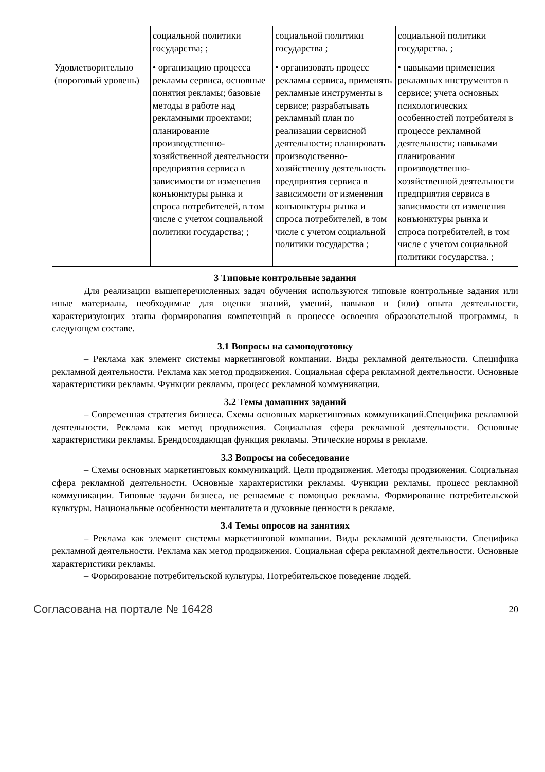| | социальной политики государства; ; | социальной политики государства ; | социальной политики государства. ; |
| Удовлетворительно (пороговый уровень) | • организацию процесса рекламы сервиса, основные понятия рекламы; базовые методы в работе над рекламными проектами; планирование производственно-хозяйственной деятельности предприятия сервиса в зависимости от изменения конъюнктуры рынка и спроса потребителей, в том числе с учетом социальной политики государства; ; | • организовать процесс рекламы сервиса, применять рекламные инструменты в сервисе; разрабатывать рекламный план по реализации сервисной деятельности; планировать производственно-хозяйственну деятельность предприятия сервиса в зависимости от изменения конъюнктуры рынка и спроса потребителей, в том числе с учетом социальной политики государства ; | • навыками применения рекламных инструментов в сервисе; учета основных психологических особенностей потребителя в процессе рекламной деятельности; навыками планирования производственно-хозяйственной деятельности предприятия сервиса в зависимости от изменения конъюнктуры рынка и спроса потребителей, в том числе с учетом социальной политики государства. ; |
3 Типовые контрольные задания
Для реализации вышеперечисленных задач обучения используются типовые контрольные задания или иные материалы, необходимые для оценки знаний, умений, навыков и (или) опыта деятельности, характеризующих этапы формирования компетенций в процессе освоения образовательной программы, в следующем составе.
3.1 Вопросы на самоподготовку
– Реклама как элемент системы маркетинговой компании. Виды рекламной деятельности. Специфика рекламной деятельности. Реклама как метод продвижения. Социальная сфера рекламной деятельности. Основные характеристики рекламы. Функции рекламы, процесс рекламной коммуникации.
3.2 Темы домашних заданий
– Современная стратегия бизнеса. Схемы основных маркетинговых коммуникаций.Специфика рекламной деятельности. Реклама как метод продвижения. Социальная сфера рекламной деятельности. Основные характеристики рекламы. Брендосоздающая функция рекламы. Этические нормы в рекламе.
3.3 Вопросы на собеседование
– Схемы основных маркетинговых коммуникаций. Цели продвижения. Методы продвижения. Социальная сфера рекламной деятельности. Основные характеристики рекламы. Функции рекламы, процесс рекламной коммуникации. Типовые задачи бизнеса, не решаемые с помощью рекламы. Формирование потребительской культуры. Национальные особенности менталитета и духовные ценности в рекламе.
3.4 Темы опросов на занятиях
– Реклама как элемент системы маркетинговой компании. Виды рекламной деятельности. Специфика рекламной деятельности. Реклама как метод продвижения. Социальная сфера рекламной деятельности. Основные характеристики рекламы.
– Формирование потребительской культуры. Потребительское поведение людей.
Согласована на портале № 16428 20